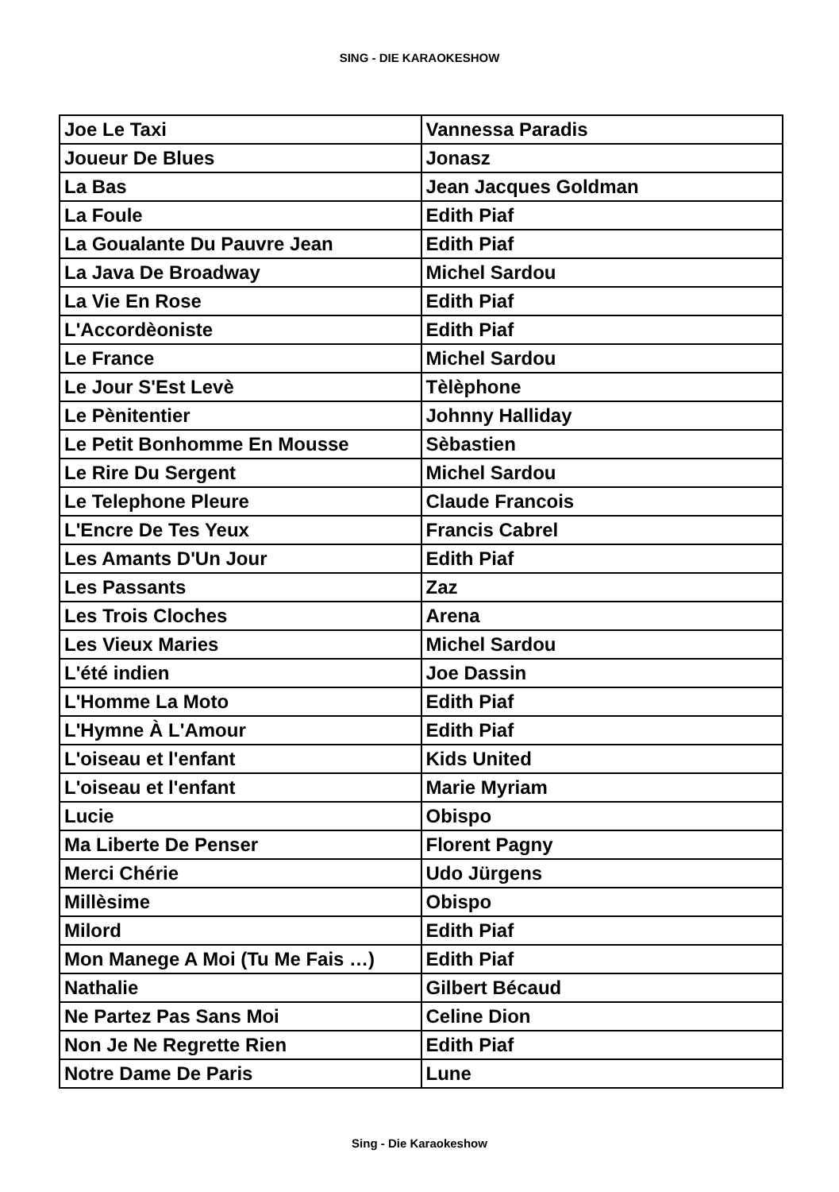SING - DIE KARAOKESHOW
| Joe Le Taxi | Vannessa Paradis |
| Joueur De Blues | Jonasz |
| La Bas | Jean Jacques Goldman |
| La Foule | Edith Piaf |
| La Goualante Du Pauvre Jean | Edith Piaf |
| La Java De Broadway | Michel Sardou |
| La Vie En Rose | Edith Piaf |
| L'Accordèoniste | Edith Piaf |
| Le France | Michel Sardou |
| Le Jour S'Est Levè | Tèlèphone |
| Le Pènitentier | Johnny Halliday |
| Le Petit Bonhomme En Mousse | Sèbastien |
| Le Rire Du Sergent | Michel Sardou |
| Le Telephone Pleure | Claude Francois |
| L'Encre De Tes Yeux | Francis Cabrel |
| Les Amants D'Un Jour | Edith Piaf |
| Les Passants | Zaz |
| Les Trois Cloches | Arena |
| Les Vieux Maries | Michel Sardou |
| L'été indien | Joe Dassin |
| L'Homme La Moto | Edith Piaf |
| L'Hymne À L'Amour | Edith Piaf |
| L'oiseau et l'enfant | Kids United |
| L'oiseau et l'enfant | Marie Myriam |
| Lucie | Obispo |
| Ma Liberte De Penser | Florent Pagny |
| Merci Chérie | Udo Jürgens |
| Millèsime | Obispo |
| Milord | Edith Piaf |
| Mon Manege A Moi (Tu Me Fais …) | Edith Piaf |
| Nathalie | Gilbert Bécaud |
| Ne Partez Pas Sans Moi | Celine Dion |
| Non Je Ne Regrette Rien | Edith Piaf |
| Notre Dame De Paris | Lune |
Sing - Die Karaokeshow